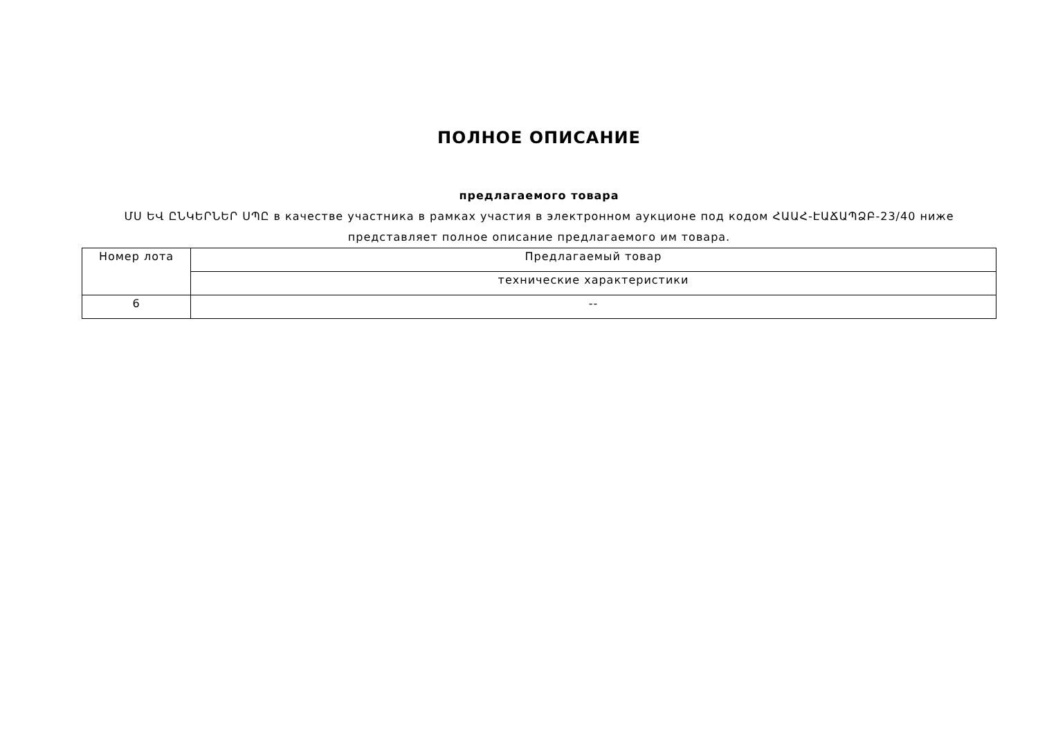ПОЛНОЕ ОПИСАНИЕ
предлагаемого товара
ՄՍ ԵՎ ԸՆԿԵՐՆԵՐ ՍՊԸ в качестве участника в рамках участия в электронном аукционе под кодом ՀԱԱՀ-ԷԱՃԱՊՁԲ-23/40 ниже представляет полное описание предлагаемого им товара.
| Номер лота | Предлагаемый товар |
| --- | --- |
| | технические характеристики |
| 6 | -- |